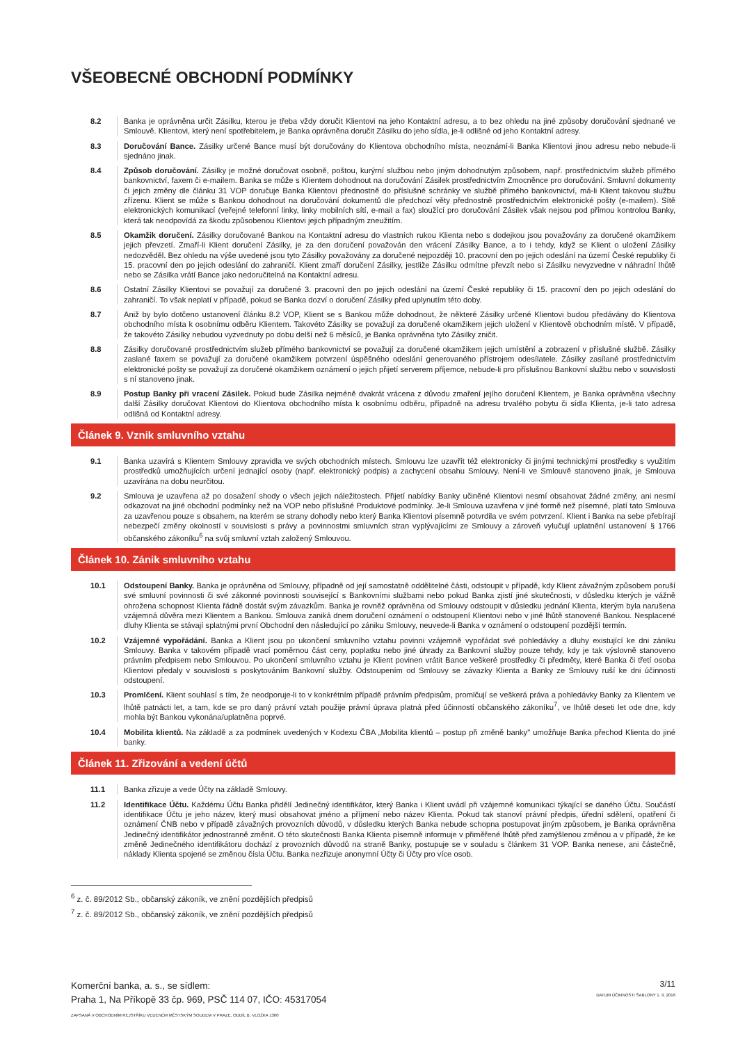VŠEOBECNÉ OBCHODNÍ PODMÍNKY
8.2 Banka je oprávněna určit Zásilku, kterou je třeba vždy doručit Klientovi na jeho Kontaktní adresu, a to bez ohledu na jiné způsoby doručování sjednané ve Smlouvě. Klientovi, který není spotřebitelem, je Banka oprávněna doručit Zásilku do jeho sídla, je-li odlišné od jeho Kontaktní adresy.
8.3 Doručování Bance. Zásilky určené Bance musí být doručovány do Klientova obchodního místa, neoznámí-li Banka Klientovi jinou adresu nebo nebude-li sjednáno jinak.
8.4 Způsob doručování. Zásilky je možné doručovat osobně, poštou, kurýrní službou nebo jiným dohodnutým způsobem, např. prostřednictvím služeb přímého bankovnictví, faxem či e-mailem. Banka se může s Klientem dohodnout na doručování Zásilek prostřednictvím Zmocněnce pro doručování. Smluvní dokumenty či jejich změny dle článku 31 VOP doručuje Banka Klientovi přednostně do příslušné schránky ve službě přímého bankovnictví, má-li Klient takovou službu zřízenu. Klient se může s Bankou dohodnout na doručování dokumentů dle předchozí věty přednostně prostřednictvím elektronické pošty (e-mailem). Sítě elektronických komunikací (veřejné telefonní linky, linky mobilních sítí, e-mail a fax) sloužící pro doručování Zásilek však nejsou pod přímou kontrolou Banky, která tak neodpovídá za škodu způsobenou Klientovi jejich případným zneužitím.
8.5 Okamžik doručení. Zásilky doručované Bankou na Kontaktní adresu do vlastních rukou Klienta nebo s dodejkou jsou považovány za doručené okamžikem jejich převzetí. Zmaří-li Klient doručení Zásilky, je za den doručení považován den vrácení Zásilky Bance, a to i tehdy, když se Klient o uložení Zásilky nedozvěděl. Bez ohledu na výše uvedené jsou tyto Zásilky považovány za doručené nejpozději 10. pracovní den po jejich odeslání na území České republiky či 15. pracovní den po jejich odeslání do zahraničí. Klient zmaří doručení Zásilky, jestliže Zásilku odmítne převzít nebo si Zásilku nevyzvedne v náhradní lhůtě nebo se Zásilka vrátí Bance jako nedoručitelná na Kontaktní adresu.
8.6 Ostatní Zásilky Klientovi se považují za doručené 3. pracovní den po jejich odeslání na území České republiky či 15. pracovní den po jejich odeslání do zahraničí. To však neplatí v případě, pokud se Banka dozví o doručení Zásilky před uplynutím této doby.
8.7 Aniž by bylo dotčeno ustanovení článku 8.2 VOP, Klient se s Bankou může dohodnout, že některé Zásilky určené Klientovi budou předávány do Klientova obchodního místa k osobnímu odběru Klientem. Takovéto Zásilky se považují za doručené okamžikem jejich uložení v Klientově obchodním místě. V případě, že takovéto Zásilky nebudou vyzvednuty po dobu delší než 6 měsíců, je Banka oprávněna tyto Zásilky zničit.
8.8 Zásilky doručované prostřednictvím služeb přímého bankovnictví se považují za doručené okamžikem jejich umístění a zobrazení v příslušné službě. Zásilky zaslané faxem se považují za doručené okamžikem potvrzení úspěšného odeslání generovaného přístrojem odesílatele. Zásilky zasílané prostřednictvím elektronické pošty se považují za doručené okamžikem oznámení o jejich přijetí serverem příjemce, nebude-li pro příslušnou Bankovní službu nebo v souvislosti s ní stanoveno jinak.
8.9 Postup Banky při vracení Zásilek. Pokud bude Zásilka nejméně dvakrát vrácena z důvodu zmaření jejího doručení Klientem, je Banka oprávněna všechny další Zásilky doručovat Klientovi do Klientova obchodního místa k osobnímu odběru, případně na adresu trvalého pobytu či sídla Klienta, je-li tato adresa odlišná od Kontaktní adresy.
Článek 9. Vznik smluvního vztahu
9.1 Banka uzavírá s Klientem Smlouvy zpravidla ve svých obchodních místech. Smlouvu lze uzavřít též elektronicky či jinými technickými prostředky s využitím prostředků umožňujících určení jednající osoby (např. elektronický podpis) a zachycení obsahu Smlouvy. Není-li ve Smlouvě stanoveno jinak, je Smlouva uzavírána na dobu neurčitou.
9.2 Smlouva je uzavřena až po dosažení shody o všech jejich náležitostech. Přijetí nabídky Banky učiněné Klientovi nesmí obsahovat žádné změny, ani nesmí odkazovat na jiné obchodní podmínky než na VOP nebo příslušné Produktové podmínky. Je-li Smlouva uzavřena v jiné formě než písemné, platí tato Smlouva za uzavřenou pouze s obsahem, na kterém se strany dohodly nebo který Banka Klientovi písemně potvrdila ve svém potvrzení. Klient i Banka na sebe přebírají nebezpečí změny okolností v souvislosti s právy a povinnostmi smluvních stran vyplývajícími ze Smlouvy a zároveň vylučují uplatnění ustanovení § 1766 občanského zákoníku<sup>6</sup> na svůj smluvní vztah založený Smlouvou.
Článek 10. Zánik smluvního vztahu
10.1 Odstoupení Banky. Banka je oprávněna od Smlouvy, případně od její samostatně oddělitelné části, odstoupit v případě, kdy Klient závažným způsobem poruší své smluvní povinnosti či své zákonné povinnosti související s Bankovními službami nebo pokud Banka zjistí jiné skutečnosti, v důsledku kterých je vážně ohrožena schopnost Klienta řádně dostát svým závazkům. Banka je rovněž oprávněna od Smlouvy odstoupit v důsledku jednání Klienta, kterým byla narušena vzájemná důvěra mezi Klientem a Bankou. Smlouva zaniká dnem doručení oznámení o odstoupení Klientovi nebo v jiné lhůtě stanovené Bankou. Nesplacené dluhy Klienta se stávají splatnými první Obchodní den následující po zániku Smlouvy, neuvede-li Banka v oznámení o odstoupení pozdější termín.
10.2 Vzájemné vypořádání. Banka a Klient jsou po ukončení smluvního vztahu povinni vzájemně vypořádat své pohledávky a dluhy existující ke dni zániku Smlouvy. Banka v takovém případě vrací poměrnou část ceny, poplatku nebo jiné úhrady za Bankovní služby pouze tehdy, kdy je tak výslovně stanoveno právním předpisem nebo Smlouvou. Po ukončení smluvního vztahu je Klient povinen vrátit Bance veškeré prostředky či předměty, které Banka či třetí osoba Klientovi předaly v souvislosti s poskytováním Bankovní služby. Odstoupením od Smlouvy se závazky Klienta a Banky ze Smlouvy ruší ke dni účinnosti odstoupení.
10.3 Promlčení. Klient souhlasí s tím, že neodporuje-li to v konkrétním případě právním předpisům, promlčují se veškerá práva a pohledávky Banky za Klientem ve lhůtě patnácti let, a tam, kde se pro daný právní vztah použije právní úprava platná před účinností občanského zákoníku<sup>7</sup>, ve lhůtě deseti let ode dne, kdy mohla být Bankou vykonána/uplatněna poprvé.
10.4 Mobilita klientů. Na základě a za podmínek uvedených v Kodexu ČBA „Mobilita klientů – postup při změně banky" umožňuje Banka přechod Klienta do jiné banky.
Článek 11. Zřizování a vedení účtů
11.1 Banka zřizuje a vede Účty na základě Smlouvy.
11.2 Identifikace Účtu. Každému Účtu Banka přidělí Jedinečný identifikátor, který Banka i Klient uvádí při vzájemné komunikaci týkající se daného Účtu. Součástí identifikace Účtu je jeho název, který musí obsahovat jméno a příjmení nebo název Klienta. Pokud tak stanoví právní předpis, úřední sdělení, opatření či oznámení ČNB nebo v případě závažných provozních důvodů, v důsledku kterých Banka nebude schopna postupovat jiným způsobem, je Banka oprávněna Jedinečný identifikátor jednostranně změnit. O této skutečnosti Banka Klienta písemně informuje v přiměřené lhůtě před zamýšlenou změnou a v případě, že ke změně Jedinečného identifikátoru dochází z provozních důvodů na straně Banky, postupuje se v souladu s článkem 31 VOP. Banka nenese, ani částečně, náklady Klienta spojené se změnou čísla Účtu. Banka nezřizuje anonymní Účty či Účty pro více osob.
<sup>6</sup> z. č. 89/2012 Sb., občanský zákoník, ve znění pozdějších předpisů
<sup>7</sup> z. č. 89/2012 Sb., občanský zákoník, ve znění pozdějších předpisů
Komerční banka, a. s., se sídlem:
Praha 1, Na Příkopě 33 čp. 969, PSČ 114 07, IČO: 45317054
ZAPSANÁ V OBCHODNÍM REJSTŘÍKU VEDENÉM MĚSTSKÝM SOUDEM V PRAZE, ODDÍL B, VLOŽKA 1360
3/11
DATUM ÚČINNOSTI ŠABLONY 1. 9. 2016